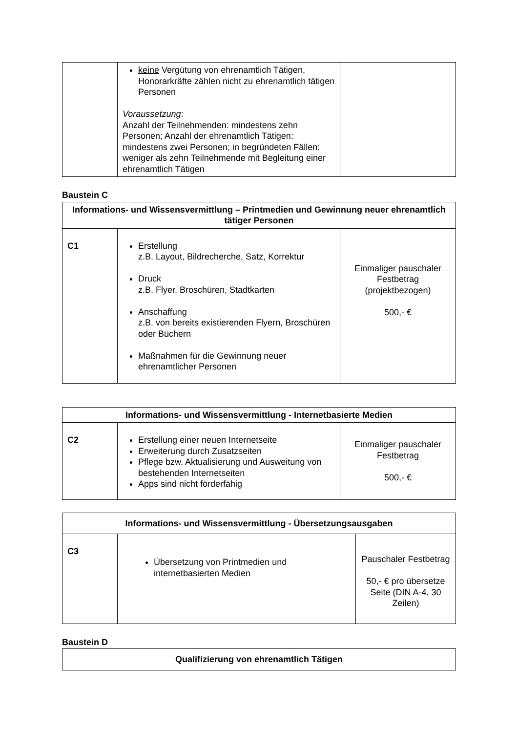| | keine Vergütung von ehrenamtlich Tätigen, Honorarkräfte zählen nicht zu ehrenamtlich tätigen Personen Voraussetzung : Anzahl der Teilnehmenden: mindestens zehn Personen; Anzahl der ehrenamtlich Tätigen: mindestens zwei Personen; in begründeten Fällen: weniger als zehn Teilnehmende mit Begleitung einer ehrenamtlich Tätigen | |
Baustein C
| Informations- und Wissensvermittlung – Printmedien und Gewinnung neuer ehrenamtlich tätiger Personen | | |
| --- | --- | --- |
| C1 | Erstellung z.B. Layout, Bildrecherche, Satz, Korrektur Druck z.B. Flyer, Broschüren, Stadtkarten Anschaffung z.B. von bereits existierenden Flyern, Broschüren oder Büchern Maßnahmen für die Gewinnung neuer ehrenamtlicher Personen | Einmaliger pauschaler Festbetrag (projektbezogen) 500,- € |
| Informations- und Wissensvermittlung - Internetbasierte Medien | | |
| --- | --- | --- |
| C2 | Erstellung einer neuen Internetseite Erweiterung durch Zusatzseiten Pflege bzw. Aktualisierung und Ausweitung von bestehenden Internetseiten Apps sind nicht förderfähig | Einmaliger pauschaler Festbetrag 500,- € |
| Informations- und Wissensvermittlung - Übersetzungsausgaben | | |
| --- | --- | --- |
| C3 | Übersetzung von Printmedien und internetbasierten Medien | Pauschaler Festbetrag 50,- € pro übersetze Seite (DIN A-4, 30 Zeilen) |
Baustein D
| Qualifizierung von ehrenamtlich Tätigen |
| --- |